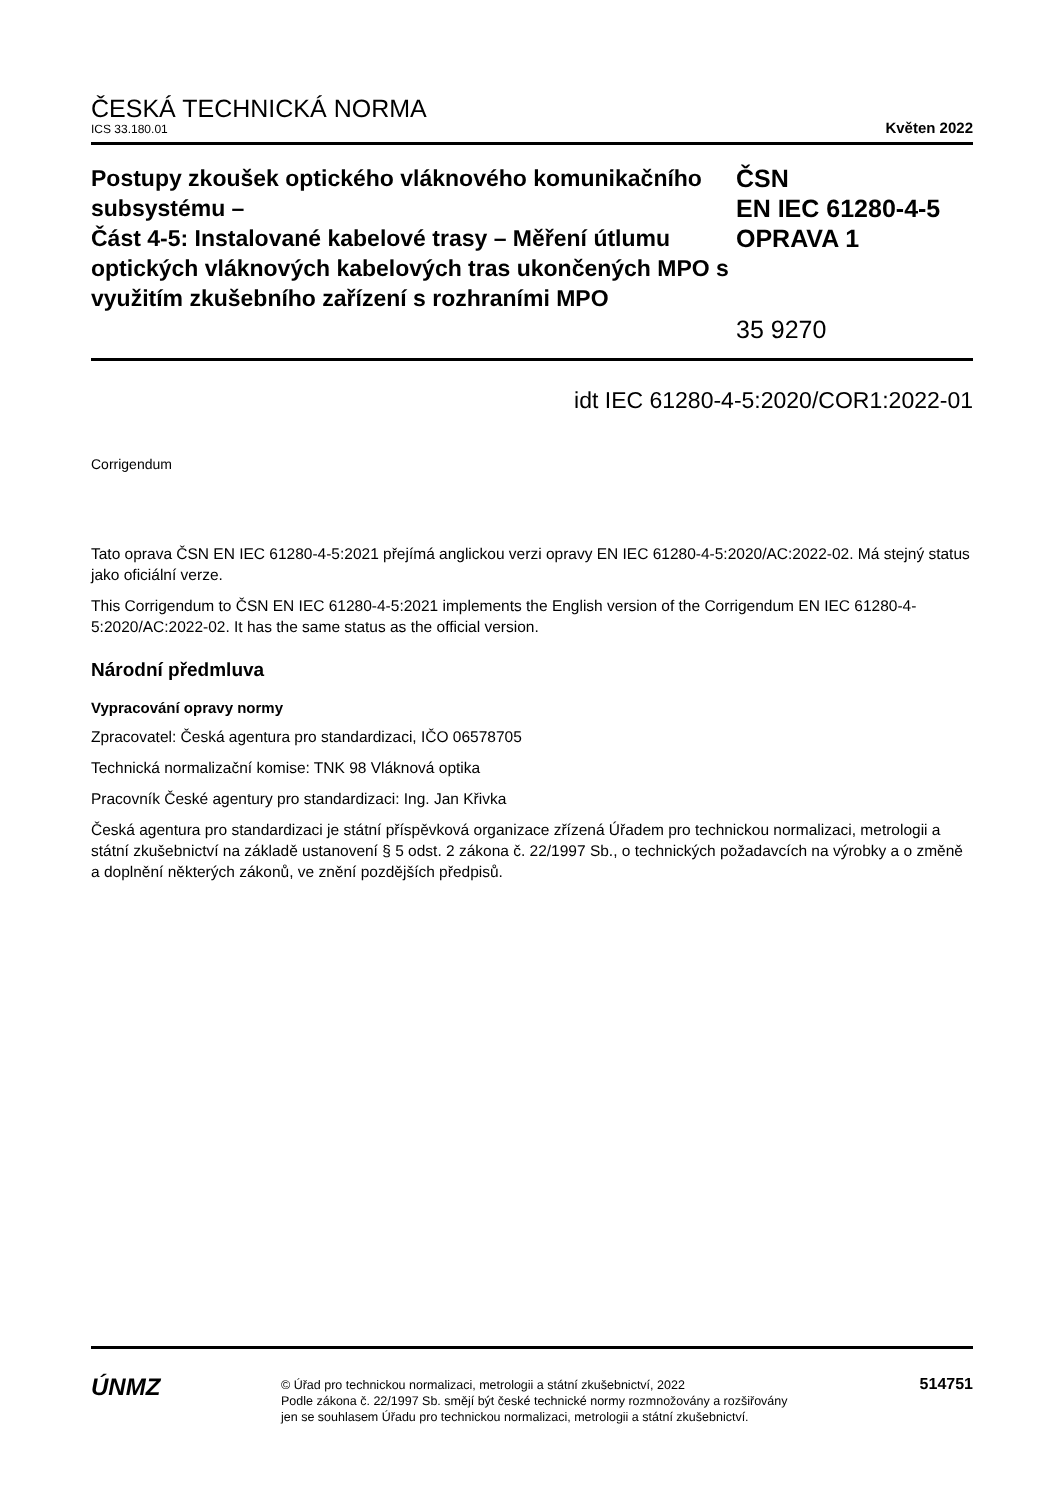ČESKÁ TECHNICKÁ NORMA
ICS 33.180.01 Květen 2022
Postupy zkoušek optického vláknového komunikačního subsystému –
Část 4-5: Instalované kabelové trasy – Měření útlumu optických vláknových kabelových tras ukončených MPO s využitím zkušebního zařízení s rozhraními MPO
ČSN
EN IEC 61280-4-5
OPRAVA 1
35 9270
idt IEC 61280-4-5:2020/COR1:2022-01
Corrigendum
Tato oprava ČSN EN IEC 61280-4-5:2021 přejímá anglickou verzi opravy EN IEC 61280-4-5:2020/AC:2022-02. Má stejný status jako oficiální verze.
This Corrigendum to ČSN EN IEC 61280-4-5:2021 implements the English version of the Corrigendum EN IEC 61280-4-5:2020/AC:2022-02. It has the same status as the official version.
Národní předmluva
Vypracování opravy normy
Zpracovatel: Česká agentura pro standardizaci, IČO 06578705
Technická normalizační komise: TNK 98 Vláknová optika
Pracovník České agentury pro standardizaci: Ing. Jan Křivka
Česká agentura pro standardizaci je státní příspěvková organizace zřízená Úřadem pro technickou normalizaci, metrologii a státní zkušebnictví na základě ustanovení § 5 odst. 2 zákona č. 22/1997 Sb., o technických požadavcích na výrobky a o změně a doplnění některých zákonů, ve znění pozdějších předpisů.
ÚNMZ
© Úřad pro technickou normalizaci, metrologii a státní zkušebnictví, 2022
Podle zákona č. 22/1997 Sb. smějí být české technické normy rozmnožovány a rozšiřovány
jen se souhlasem Úřadu pro technickou normalizaci, metrologii a státní zkušebnictví.
514751